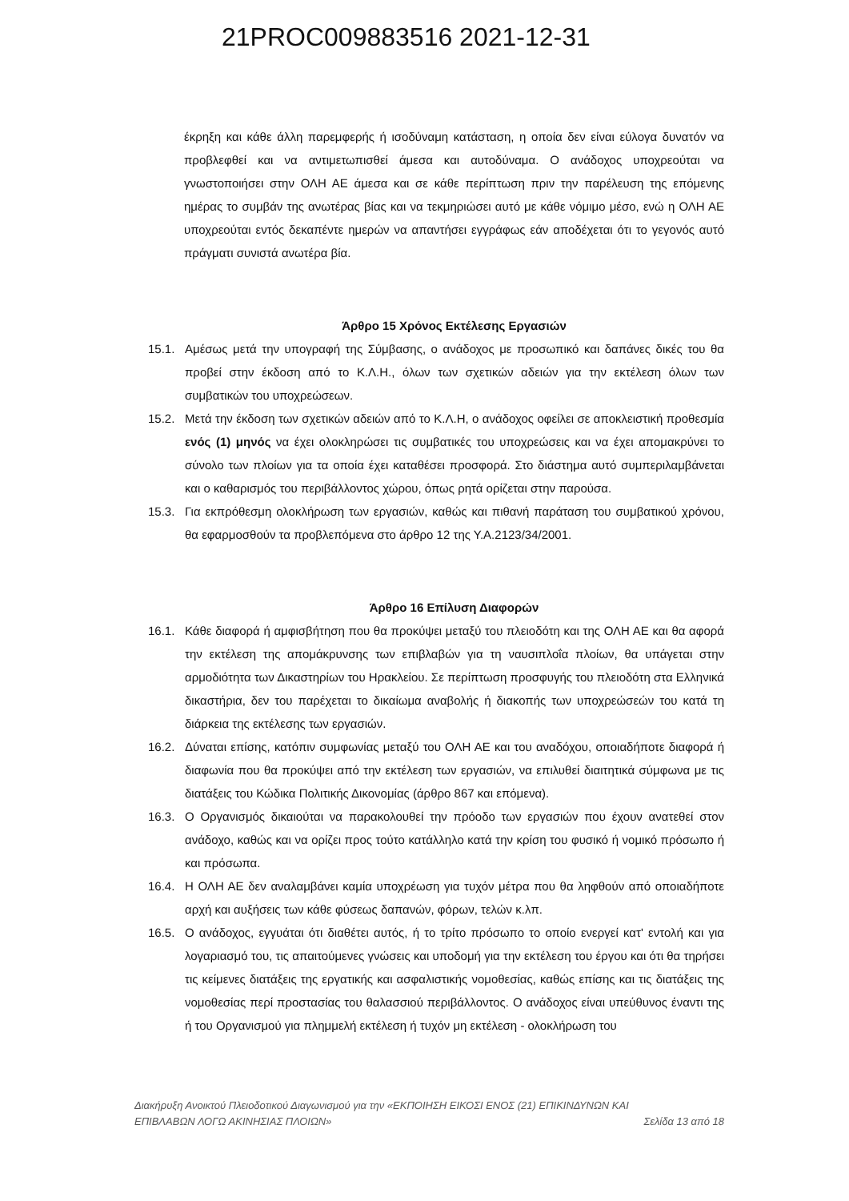21PROC009883516 2021-12-31
έκρηξη και κάθε άλλη παρεμφερής ή ισοδύναμη κατάσταση, η οποία δεν είναι εύλογα δυνατόν να προβλεφθεί και να αντιμετωπισθεί άμεσα και αυτοδύναμα. Ο ανάδοχος υποχρεούται να γνωστοποιήσει στην ΟΛΗ ΑΕ άμεσα και σε κάθε περίπτωση πριν την παρέλευση της επόμενης ημέρας το συμβάν της ανωτέρας βίας και να τεκμηριώσει αυτό με κάθε νόμιμο μέσο, ενώ η ΟΛΗ ΑΕ υποχρεούται εντός δεκαπέντε ημερών να απαντήσει εγγράφως εάν αποδέχεται ότι το γεγονός αυτό πράγματι συνιστά ανωτέρα βία.
Άρθρο 15 Χρόνος Εκτέλεσης Εργασιών
15.1. Αμέσως μετά την υπογραφή της Σύμβασης, ο ανάδοχος με προσωπικό και δαπάνες δικές του θα προβεί στην έκδοση από το Κ.Λ.Η., όλων των σχετικών αδειών για την εκτέλεση όλων των συμβατικών του υποχρεώσεων.
15.2. Μετά την έκδοση των σχετικών αδειών από το Κ.Λ.Η, ο ανάδοχος οφείλει σε αποκλειστική προθεσμία ενός (1) μηνός να έχει ολοκληρώσει τις συμβατικές του υποχρεώσεις και να έχει απομακρύνει το σύνολο των πλοίων για τα οποία έχει καταθέσει προσφορά. Στο διάστημα αυτό συμπεριλαμβάνεται και ο καθαρισμός του περιβάλλοντος χώρου, όπως ρητά ορίζεται στην παρούσα.
15.3. Για εκπρόθεσμη ολοκλήρωση των εργασιών, καθώς και πιθανή παράταση του συμβατικού χρόνου, θα εφαρμοσθούν τα προβλεπόμενα στο άρθρο 12 της Υ.Α.2123/34/2001.
Άρθρο 16 Επίλυση Διαφορών
16.1. Κάθε διαφορά ή αμφισβήτηση που θα προκύψει μεταξύ του πλειοδότη και της ΟΛΗ ΑΕ και θα αφορά την εκτέλεση της απομάκρυνσης των επιβλαβών για τη ναυσιπλοΐα πλοίων, θα υπάγεται στην αρμοδιότητα των Δικαστηρίων του Ηρακλείου. Σε περίπτωση προσφυγής του πλειοδότη στα Ελληνικά δικαστήρια, δεν του παρέχεται το δικαίωμα αναβολής ή διακοπής των υποχρεώσεών του κατά τη διάρκεια της εκτέλεσης των εργασιών.
16.2. Δύναται επίσης, κατόπιν συμφωνίας μεταξύ του ΟΛΗ ΑΕ και του αναδόχου, οποιαδήποτε διαφορά ή διαφωνία που θα προκύψει από την εκτέλεση των εργασιών, να επιλυθεί διαιτητικά σύμφωνα με τις διατάξεις του Κώδικα Πολιτικής Δικονομίας (άρθρο 867 και επόμενα).
16.3. Ο Οργανισμός δικαιούται να παρακολουθεί την πρόοδο των εργασιών που έχουν ανατεθεί στον ανάδοχο, καθώς και να ορίζει προς τούτο κατάλληλο κατά την κρίση του φυσικό ή νομικό πρόσωπο ή και πρόσωπα.
16.4. Η ΟΛΗ ΑΕ δεν αναλαμβάνει καμία υποχρέωση για τυχόν μέτρα που θα ληφθούν από οποιαδήποτε αρχή και αυξήσεις των κάθε φύσεως δαπανών, φόρων, τελών κ.λπ.
16.5. Ο ανάδοχος, εγγυάται ότι διαθέτει αυτός, ή το τρίτο πρόσωπο το οποίο ενεργεί κατ' εντολή και για λογαριασμό του, τις απαιτούμενες γνώσεις και υποδομή για την εκτέλεση του έργου και ότι θα τηρήσει τις κείμενες διατάξεις της εργατικής και ασφαλιστικής νομοθεσίας, καθώς επίσης και τις διατάξεις της νομοθεσίας περί προστασίας του θαλασσιού περιβάλλοντος. Ο ανάδοχος είναι υπεύθυνος έναντι της ή του Οργανισμού για πλημμελή εκτέλεση ή τυχόν μη εκτέλεση - ολοκλήρωση του
Διακήρυξη Ανοικτού Πλειοδοτικού Διαγωνισμού για την «ΕΚΠΟΙΗΣΗ ΕΙΚΟΣΙ ΕΝΟΣ (21) ΕΠΙΚΙΝΔΥΝΩΝ ΚΑΙ
ΕΠΙΒΛΑΒΩΝ ΛΟΓΩ ΑΚΙΝΗΣΙΑΣ ΠΛΟΙΩΝ» Σελίδα 13 από 18